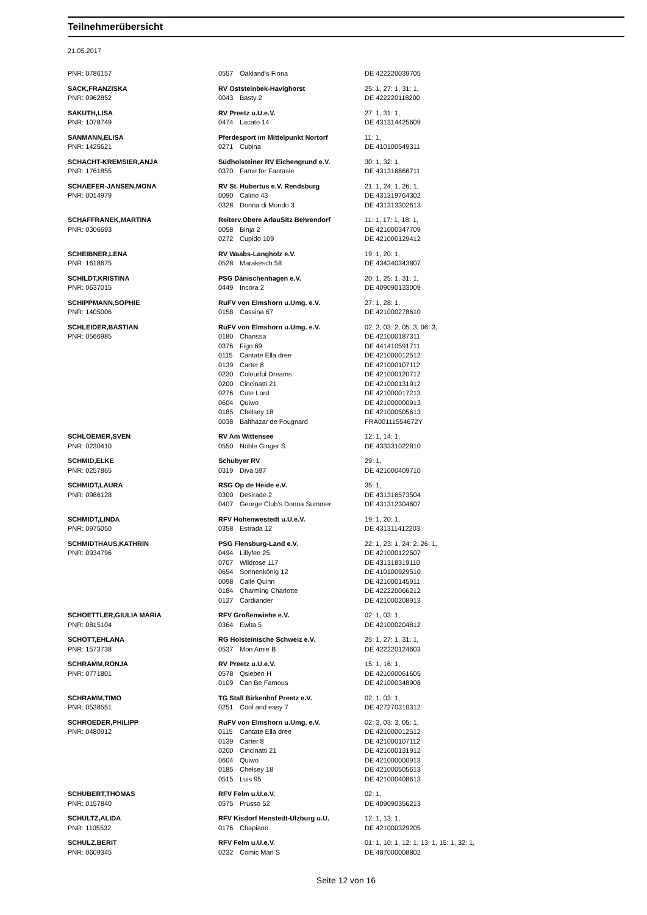Teilnehmerübersicht
21.05.2017
| PNR: 0786157 | 0557 | Oakland's Fiona | DE 422220039705 |
| SACK,FRANZISKA | RV Oststeinbek-Havighorst | | 25: 1, 27: 1, 31: 1, |
| PNR: 0962852 | 0043 | Basty 2 | DE 422220118200 |
| SAKUTH,LISA | RV Preetz u.U.e.V. | | 27: 1, 31: 1, |
| PNR: 1078749 | 0474 | Lacato 14 | DE 431314425609 |
| SANMANN,ELISA | Pferdesport im Mittelpunkt Nortorf | | 11: 1, |
| PNR: 1425621 | 0271 | Cubina | DE 410100549311 |
| SCHACHT-KREMSIER,ANJA | Südholsteiner RV Eichengrund e.V. | | 30: 1, 32: 1, |
| PNR: 1761855 | 0370 | Fame for Fantasie | DE 431316866711 |
| SCHAEFER-JANSEN,MONA | RV St. Hubertus e.V. Rendsburg | | 21: 1, 24: 1, 26: 1, |
| PNR: 0014979 | 0090 | Calino 43 | DE 431319764302 |
| | 0328 | Donna di Mondo 3 | DE 431313302613 |
| SCHAFFRANEK,MARTINA | Reiterv.Obere ArlauSitz Behrendorf | | 11: 1, 17: 1, 18: 1, |
| PNR: 0306693 | 0058 | Binja 2 | DE 421000347709 |
| | 0272 | Cupido 109 | DE 421000129412 |
| SCHEIBNER,LENA | RV Waabs-Langholz e.V. | | 19: 1, 20: 1, |
| PNR: 1618675 | 0528 | Marakesch 58 | DE 434340343807 |
| SCHILDT,KRISTINA | PSG Dänischenhagen e.V. | | 20: 1, 25: 1, 31: 1, |
| PNR: 0637015 | 0449 | Incora 2 | DE 409090133009 |
| SCHIPPMANN,SOPHIE | RuFV von Elmshorn u.Umg. e.V. | | 27: 1, 28: 1, |
| PNR: 1405006 | 0158 | Cassina 67 | DE 421000278610 |
| SCHLEIDER,BASTIAN | RuFV von Elmshorn u.Umg. e.V. | | 02: 2, 03: 2, 05: 3, 06: 3, |
| PNR: 0566985 | 0180 | Charissa | DE 421000187311 |
| | 0376 | Figo 69 | DE 441410591711 |
| | 0115 | Cantate Ella dree | DE 421000012512 |
| | 0139 | Carter 8 | DE 421000107112 |
| | 0230 | Colourful Dreams | DE 421000120712 |
| | 0200 | Cincinatti 21 | DE 421000131912 |
| | 0276 | Cute Lord | DE 421000017213 |
| | 0604 | Quiwo | DE 421000000913 |
| | 0185 | Chelsey 18 | DE 421000505613 |
| | 0038 | Balthazar de Fougnard | FRA00111554672Y |
| SCHLOEMER,SVEN | RV Am Wittensee | | 12: 1, 14: 1, |
| PNR: 0230410 | 0550 | Noble Ginger S | DE 433331022810 |
| SCHMID,ELKE | Schubyer RV | | 29: 1, |
| PNR: 0257865 | 0319 | Diva 597 | DE 421000409710 |
| SCHMIDT,LAURA | RSG Op de Heide e.V. | | 35: 1, |
| PNR: 0986128 | 0300 | Desirade 2 | DE 431316573504 |
| | 0407 | George Club's Donna Summer | DE 431312304607 |
| SCHMIDT,LINDA | RFV Hohenwestedt u.U.e.V. | | 19: 1, 20: 1, |
| PNR: 0975050 | 0358 | Estrada 12 | DE 431311412203 |
| SCHMIDTHAUS,KATHRIN | PSG Flensburg-Land e.V. | | 22: 1, 23: 1, 24: 2, 26: 1, |
| PNR: 0934796 | 0494 | Lillyfee 25 | DE 421000122507 |
| | 0707 | Wildrose 117 | DE 431318319110 |
| | 0654 | Sonnenkönig 12 | DE 410100929510 |
| | 0098 | Calle Quinn | DE 421000145911 |
| | 0184 | Charming Charlotte | DE 422220066212 |
| | 0127 | Cardiander | DE 421000208913 |
| SCHOETTLER,GIULIA MARIA | RFV Großenwiehe e.V. | | 02: 1, 03: 1, |
| PNR: 0815104 | 0364 | Ewita 5 | DE 421000204812 |
| SCHOTT,EHLANA | RG Holsteinische Schweiz e.V. | | 25: 1, 27: 1, 31: 1, |
| PNR: 1573738 | 0537 | Mon Amie B | DE 422220124603 |
| SCHRAMM,RONJA | RV Preetz u.U.e.V. | | 15: 1, 16: 1, |
| PNR: 0771801 | 0578 | Qsieben H | DE 421000061605 |
| | 0109 | Can Be Famous | DE 421000348908 |
| SCHRAMM,TIMO | TG Stall Birkenhof Preetz e.V. | | 02: 1, 03: 1, |
| PNR: 0538551 | 0251 | Cool and easy 7 | DE 427270310312 |
| SCHROEDER,PHILIPP | RuFV von Elmshorn u.Umg. e.V. | | 02: 3, 03: 3, 05: 1, |
| PNR: 0480912 | 0115 | Cantate Ella dree | DE 421000012512 |
| | 0139 | Carter 8 | DE 421000107112 |
| | 0200 | Cincinatti 21 | DE 421000131912 |
| | 0604 | Quiwo | DE 421000000913 |
| | 0185 | Chelsey 18 | DE 421000505613 |
| | 0515 | Luis 95 | DE 421000408613 |
| SCHUBERT,THOMAS | RFV Felm u.U.e.V. | | 02: 1, |
| PNR: 0157840 | 0575 | Prusso 52 | DE 409090356213 |
| SCHULTZ,ALIDA | RFV Kisdorf Henstedt-Ulzburg u.U. | | 12: 1, 13: 1, |
| PNR: 1105532 | 0176 | Chapiano | DE 421000329205 |
| SCHULZ,BERIT | RFV Felm u.U.e.V. | | 01: 1, 10: 1, 12: 1, 13: 1, 15: 1, 32: 1, |
| PNR: 0609345 | 0232 | Comic Man S | DE 487000008802 |
Seite 12 von 16